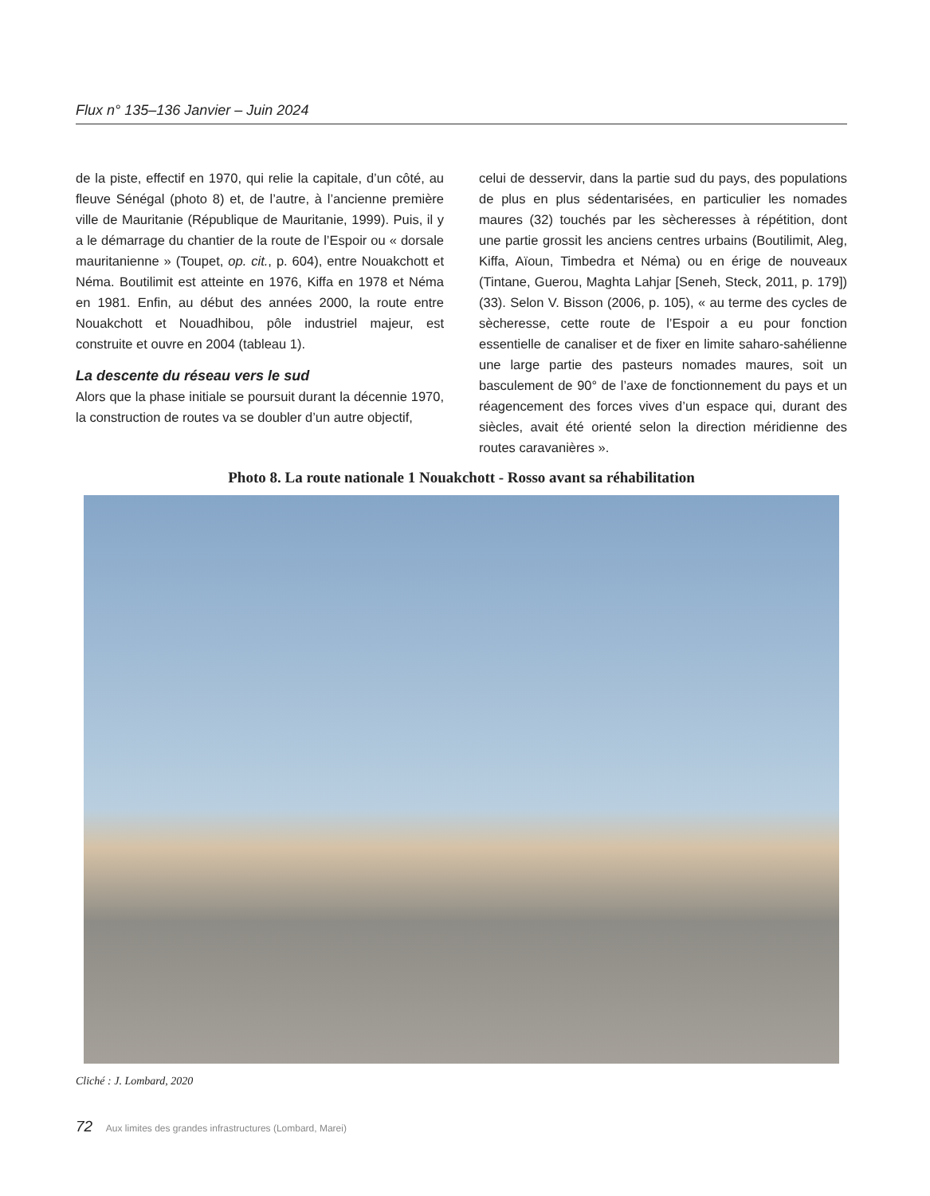Flux n° 135–136 Janvier – Juin 2024
de la piste, effectif en 1970, qui relie la capitale, d’un côté, au fleuve Sénégal (photo 8) et, de l’autre, à l’ancienne première ville de Mauritanie (République de Mauritanie, 1999). Puis, il y a le démarrage du chantier de la route de l’Espoir ou « dorsale mauritanienne » (Toupet, op. cit., p. 604), entre Nouakchott et Néma. Boutilimit est atteinte en 1976, Kiffa en 1978 et Néma en 1981. Enfin, au début des années 2000, la route entre Nouakchott et Nouadhibou, pôle industriel majeur, est construite et ouvre en 2004 (tableau 1).
La descente du réseau vers le sud
Alors que la phase initiale se poursuit durant la décennie 1970, la construction de routes va se doubler d’un autre objectif,
celui de desservir, dans la partie sud du pays, des populations de plus en plus sédentarisées, en particulier les nomades maures (32) touchés par les sècheresses à répétition, dont une partie grossit les anciens centres urbains (Boutilimit, Aleg, Kiffa, Aïoun, Timbedra et Néma) ou en érige de nouveaux (Tintane, Guerou, Maghta Lahjar [Seneh, Steck, 2011, p. 179]) (33). Selon V. Bisson (2006, p. 105), « au terme des cycles de sècheresse, cette route de l’Espoir a eu pour fonction essentielle de canaliser et de fixer en limite saharo-sahélienne une large partie des pasteurs nomades maures, soit un basculement de 90° de l’axe de fonctionnement du pays et un réagencement des forces vives d’un espace qui, durant des siècles, avait été orienté selon la direction méridienne des routes caravanières ».
Photo 8. La route nationale 1 Nouakchott - Rosso avant sa réhabilitation
Cliché : J. Lombard, 2020
72 Aux limites des grandes infrastructures (Lombard, Marei)